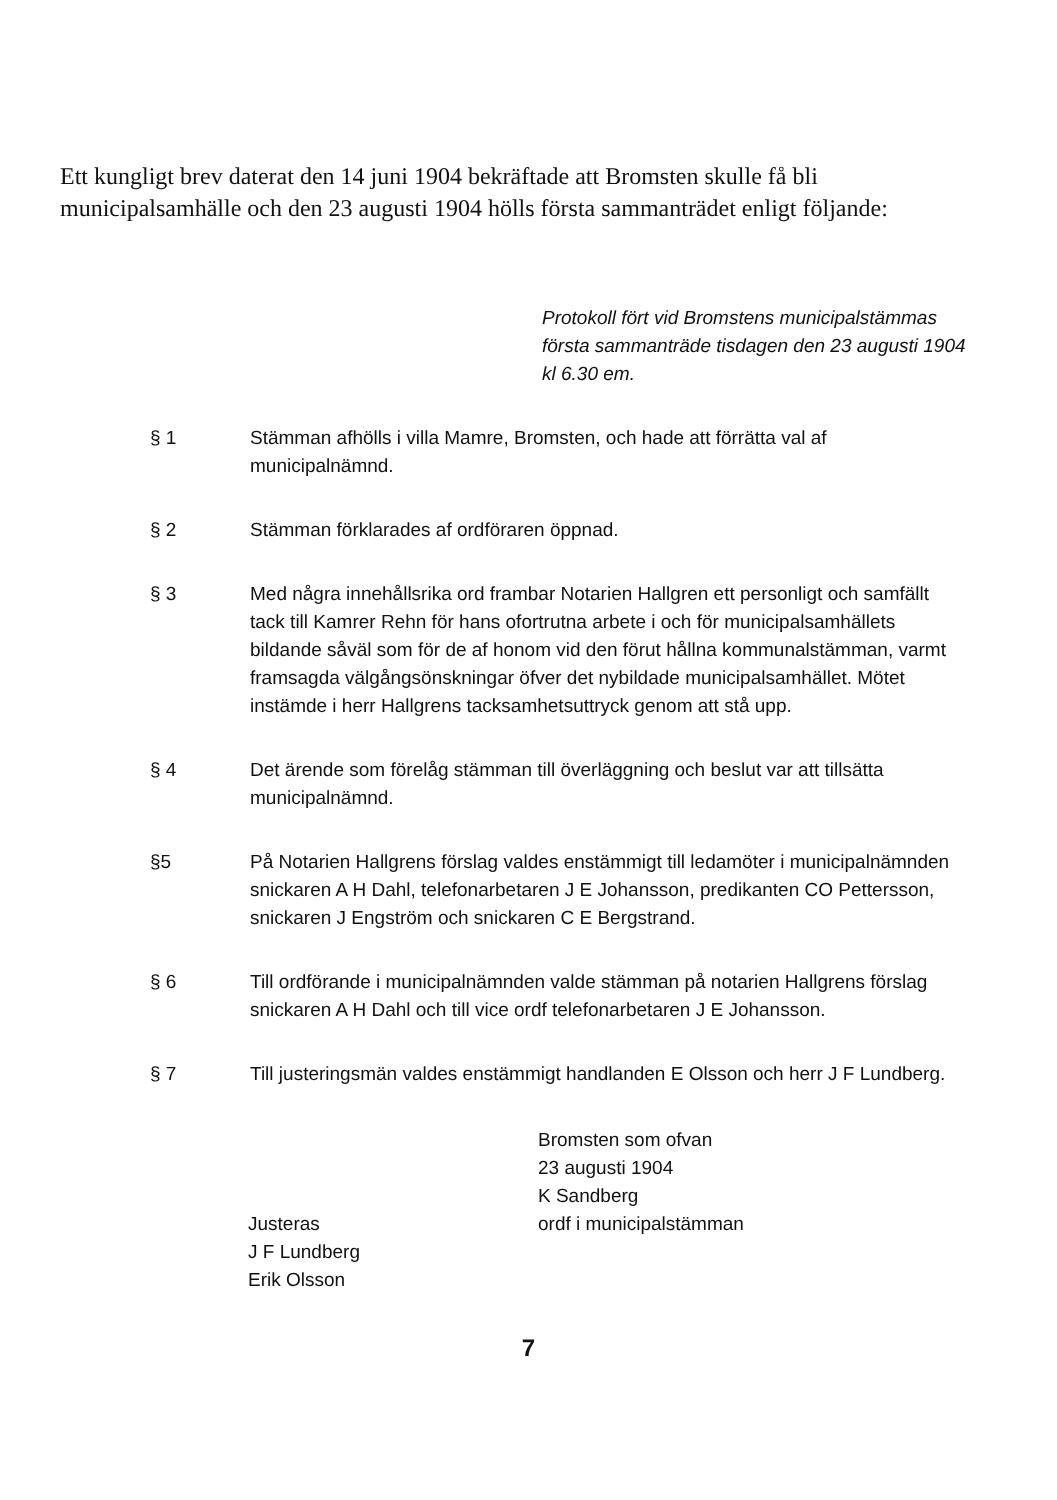Ett kungligt brev daterat den 14 juni 1904 bekräftade att Bromsten skulle få bli municipalsamhälle och den 23 augusti 1904 hölls första sammanträdet enligt följande:
Protokoll fört vid Bromstens municipalstämmas första sammanträde tisdagen den 23 augusti 1904 kl 6.30 em.
§ 1 Stämman afhölls i villa Mamre, Bromsten, och hade att förrätta val af municipalnämnd.
§ 2 Stämman förklarades af ordföraren öppnad.
§ 3 Med några innehållsrika ord frambar Notarien Hallgren ett personligt och samfällt tack till Kamrer Rehn för hans ofortrutna arbete i och för municipalsamhällets bildande såväl som för de af honom vid den förut hållna kommunalstämman, varmt framsagda välgångsönskningar öfver det nybildade municipalsamhället. Mötet instämde i herr Hallgrens tacksamhetsuttryck genom att stå upp.
§ 4 Det ärende som förelåg stämman till överläggning och beslut var att tillsätta municipalnämnd.
§5 På Notarien Hallgrens förslag valdes enstämmigt till ledamöter i municipalnämnden snickaren A H Dahl, telefonarbetaren J E Johansson, predikanten CO Pettersson, snickaren J Engström och snickaren C E Bergstrand.
§ 6 Till ordförande i municipalnämnden valde stämman på notarien Hallgrens förslag snickaren A H Dahl och till vice ordf telefonarbetaren J E Johansson.
§ 7 Till justeringsmän valdes enstämmigt handlanden E Olsson och herr J F Lundberg.
Bromsten som ofvan
23 augusti 1904
K Sandberg
ordf i municipalstämman
Justeras
J F Lundberg
Erik Olsson
7